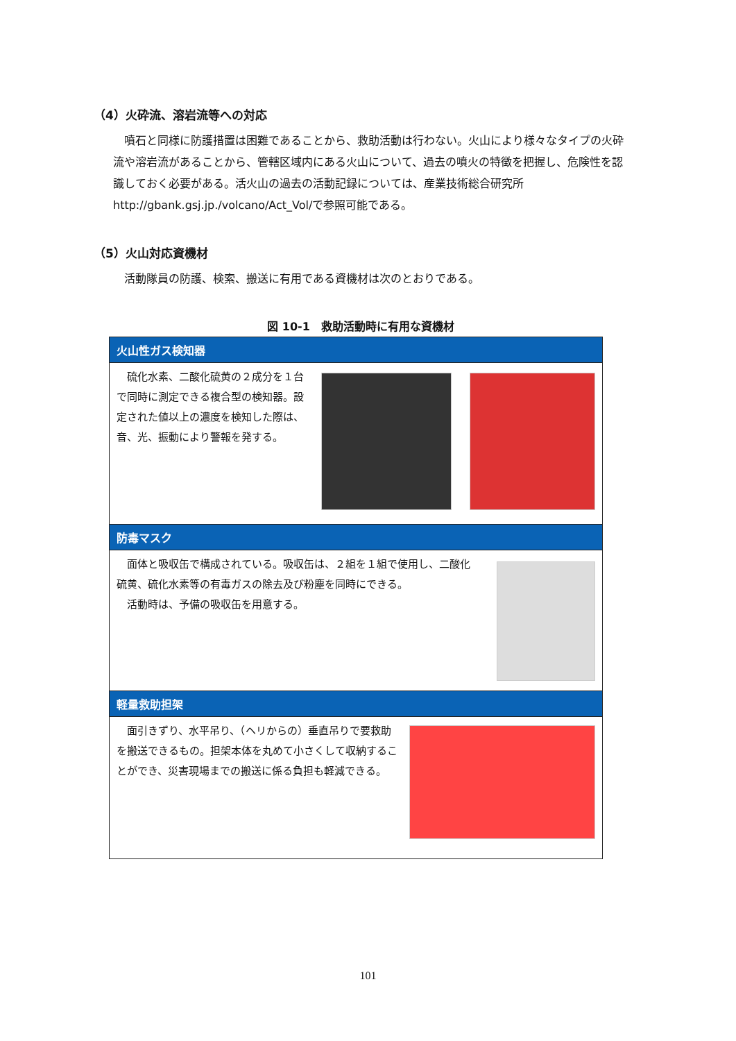（4）火砕流、溶岩流等への対応
噴石と同様に防護措置は困難であることから、救助活動は行わない。火山により様々なタイプの火砕流や溶岩流があることから、管轄区域内にある火山について、過去の噴火の特徴を把握し、危険性を認識しておく必要がある。活火山の過去の活動記録については、産業技術総合研究所 http://gbank.gsj.jp./volcano/Act_Vol/で参照可能である。
（5）火山対応資機材
活動隊員の防護、検索、搬送に有用である資機材は次のとおりである。
図 10-1　救助活動時に有用な資機材
火山性ガス検知器
　硫化水素、二酸化硫黄の２成分を１台で同時に測定できる複合型の検知器。設定された値以上の濃度を検知した際は、音、光、振動により警報を発する。
防毒マスク
　面体と吸収缶で構成されている。吸収缶は、２組を１組で使用し、二酸化硫黄、硫化水素等の有毒ガスの除去及び粉塵を同時にできる。
　活動時は、予備の吸収缶を用意する。
軽量救助担架
　面引きずり、水平吊り、（ヘリからの）垂直吊りで要救助を搬送できるもの。担架本体を丸めて小さくして収納することができ、災害現場までの搬送に係る負担も軽減できる。
101